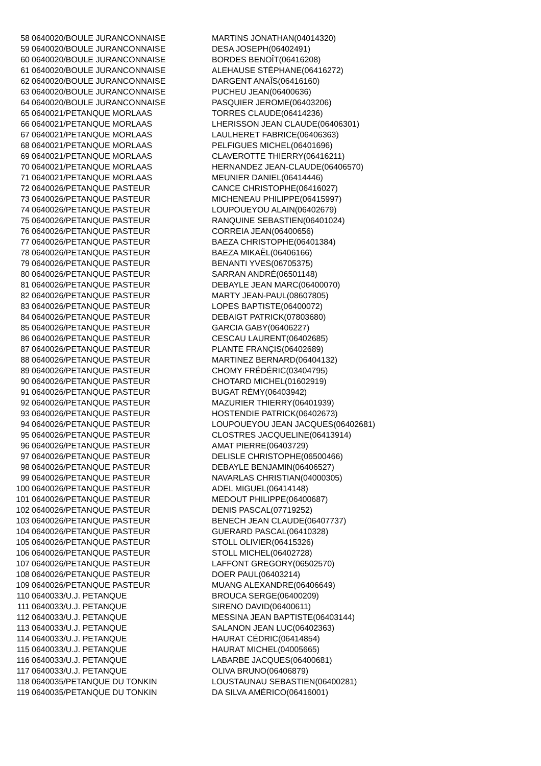| 58 | 0640020/BOULE JURANCONNAISE | MARTINS JONATHAN(04014320) |
| 59 | 0640020/BOULE JURANCONNAISE | DESA JOSEPH(06402491) |
| 60 | 0640020/BOULE JURANCONNAISE | BORDES BENOÎT(06416208) |
| 61 | 0640020/BOULE JURANCONNAISE | ALEHAUSE STÉPHANE(06416272) |
| 62 | 0640020/BOULE JURANCONNAISE | DARGENT ANAÎS(06416160) |
| 63 | 0640020/BOULE JURANCONNAISE | PUCHEU JEAN(06400636) |
| 64 | 0640020/BOULE JURANCONNAISE | PASQUIER JEROME(06403206) |
| 65 | 0640021/PETANQUE MORLAAS | TORRES CLAUDE(06414236) |
| 66 | 0640021/PETANQUE MORLAAS | LHERISSON JEAN CLAUDE(06406301) |
| 67 | 0640021/PETANQUE MORLAAS | LAULHERET FABRICE(06406363) |
| 68 | 0640021/PETANQUE MORLAAS | PELFIGUES MICHEL(06401696) |
| 69 | 0640021/PETANQUE MORLAAS | CLAVEROTTE THIERRY(06416211) |
| 70 | 0640021/PETANQUE MORLAAS | HERNANDEZ JEAN-CLAUDE(06406570) |
| 71 | 0640021/PETANQUE MORLAAS | MEUNIER DANIEL(06414446) |
| 72 | 0640026/PETANQUE PASTEUR | CANCE CHRISTOPHE(06416027) |
| 73 | 0640026/PETANQUE PASTEUR | MICHENEAU PHILIPPE(06415997) |
| 74 | 0640026/PETANQUE PASTEUR | LOUPOUEYOU ALAIN(06402679) |
| 75 | 0640026/PETANQUE PASTEUR | RANQUINE SEBASTIEN(06401024) |
| 76 | 0640026/PETANQUE PASTEUR | CORREIA JEAN(06400656) |
| 77 | 0640026/PETANQUE PASTEUR | BAEZA CHRISTOPHE(06401384) |
| 78 | 0640026/PETANQUE PASTEUR | BAEZA MIKAËL(06406166) |
| 79 | 0640026/PETANQUE PASTEUR | BENANTI YVES(06705375) |
| 80 | 0640026/PETANQUE PASTEUR | SARRAN ANDRÉ(06501148) |
| 81 | 0640026/PETANQUE PASTEUR | DEBAYLE JEAN MARC(06400070) |
| 82 | 0640026/PETANQUE PASTEUR | MARTY JEAN-PAUL(08607805) |
| 83 | 0640026/PETANQUE PASTEUR | LOPES BAPTISTE(06400072) |
| 84 | 0640026/PETANQUE PASTEUR | DEBAIGT PATRICK(07803680) |
| 85 | 0640026/PETANQUE PASTEUR | GARCIA GABY(06406227) |
| 86 | 0640026/PETANQUE PASTEUR | CESCAU LAURENT(06402685) |
| 87 | 0640026/PETANQUE PASTEUR | PLANTE FRANÇIS(06402689) |
| 88 | 0640026/PETANQUE PASTEUR | MARTINEZ BERNARD(06404132) |
| 89 | 0640026/PETANQUE PASTEUR | CHOMY FRÉDÉRIC(03404795) |
| 90 | 0640026/PETANQUE PASTEUR | CHOTARD MICHEL(01602919) |
| 91 | 0640026/PETANQUE PASTEUR | BUGAT RÉMY(06403942) |
| 92 | 0640026/PETANQUE PASTEUR | MAZURIER THIERRY(06401939) |
| 93 | 0640026/PETANQUE PASTEUR | HOSTENDIE PATRICK(06402673) |
| 94 | 0640026/PETANQUE PASTEUR | LOUPOUEYOU JEAN JACQUES(06402681) |
| 95 | 0640026/PETANQUE PASTEUR | CLOSTRES JACQUELINE(06413914) |
| 96 | 0640026/PETANQUE PASTEUR | AMAT PIERRE(06403729) |
| 97 | 0640026/PETANQUE PASTEUR | DELISLE CHRISTOPHE(06500466) |
| 98 | 0640026/PETANQUE PASTEUR | DEBAYLE BENJAMIN(06406527) |
| 99 | 0640026/PETANQUE PASTEUR | NAVARLAS CHRISTIAN(04000305) |
| 100 | 0640026/PETANQUE PASTEUR | ADEL MIGUEL(06414148) |
| 101 | 0640026/PETANQUE PASTEUR | MEDOUT PHILIPPE(06400687) |
| 102 | 0640026/PETANQUE PASTEUR | DENIS PASCAL(07719252) |
| 103 | 0640026/PETANQUE PASTEUR | BENECH JEAN CLAUDE(06407737) |
| 104 | 0640026/PETANQUE PASTEUR | GUERARD PASCAL(06410328) |
| 105 | 0640026/PETANQUE PASTEUR | STOLL OLIVIER(06415326) |
| 106 | 0640026/PETANQUE PASTEUR | STOLL MICHEL(06402728) |
| 107 | 0640026/PETANQUE PASTEUR | LAFFONT GREGORY(06502570) |
| 108 | 0640026/PETANQUE PASTEUR | DOER PAUL(06403214) |
| 109 | 0640026/PETANQUE PASTEUR | MUANG ALEXANDRE(06406649) |
| 110 | 0640033/U.J. PETANQUE | BROUCA SERGE(06400209) |
| 111 | 0640033/U.J. PETANQUE | SIRENO DAVID(06400611) |
| 112 | 0640033/U.J. PETANQUE | MESSINA JEAN BAPTISTE(06403144) |
| 113 | 0640033/U.J. PETANQUE | SALANON JEAN LUC(06402363) |
| 114 | 0640033/U.J. PETANQUE | HAURAT CÉDRIC(06414854) |
| 115 | 0640033/U.J. PETANQUE | HAURAT MICHEL(04005665) |
| 116 | 0640033/U.J. PETANQUE | LABARBE JACQUES(06400681) |
| 117 | 0640033/U.J. PETANQUE | OLIVA BRUNO(06406879) |
| 118 | 0640035/PETANQUE DU TONKIN | LOUSTAUNAU SEBASTIEN(06400281) |
| 119 | 0640035/PETANQUE DU TONKIN | DA SILVA AMÉRICO(06416001) |